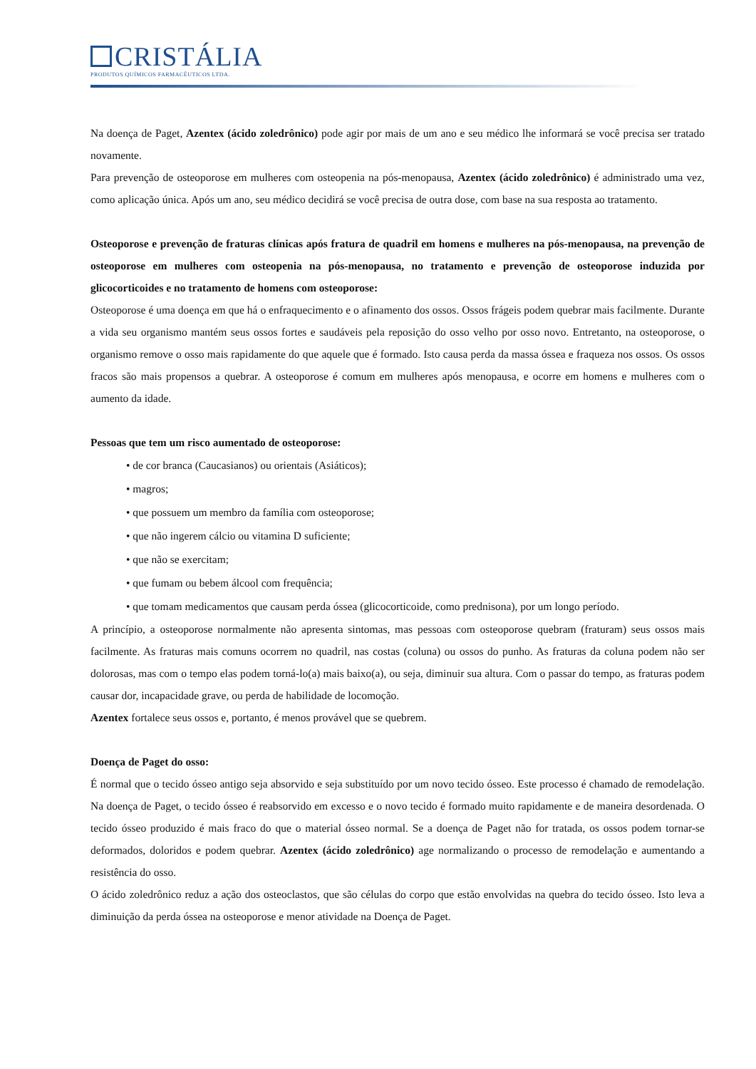CRISTÁLIA
PRODUTOS QUÍMICOS FARMACÊUTICOS LTDA.
Na doença de Paget, Azentex (ácido zoledrônico) pode agir por mais de um ano e seu médico lhe informará se você precisa ser tratado novamente.
Para prevenção de osteoporose em mulheres com osteopenia na pós-menopausa, Azentex (ácido zoledrônico) é administrado uma vez, como aplicação única. Após um ano, seu médico decidirá se você precisa de outra dose, com base na sua resposta ao tratamento.
Osteoporose e prevenção de fraturas clínicas após fratura de quadril em homens e mulheres na pós-menopausa, na prevenção de osteoporose em mulheres com osteopenia na pós-menopausa, no tratamento e prevenção de osteoporose induzida por glicocorticoides e no tratamento de homens com osteoporose:
Osteoporose é uma doença em que há o enfraquecimento e o afinamento dos ossos. Ossos frágeis podem quebrar mais facilmente. Durante a vida seu organismo mantém seus ossos fortes e saudáveis pela reposição do osso velho por osso novo. Entretanto, na osteoporose, o organismo remove o osso mais rapidamente do que aquele que é formado. Isto causa perda da massa óssea e fraqueza nos ossos. Os ossos fracos são mais propensos a quebrar. A osteoporose é comum em mulheres após menopausa, e ocorre em homens e mulheres com o aumento da idade.
Pessoas que tem um risco aumentado de osteoporose:
• de cor branca (Caucasianos) ou orientais (Asiáticos);
• magros;
• que possuem um membro da família com osteoporose;
• que não ingerem cálcio ou vitamina D suficiente;
• que não se exercitam;
• que fumam ou bebem álcool com frequência;
• que tomam medicamentos que causam perda óssea (glicocorticoide, como prednisona), por um longo período.
A princípio, a osteoporose normalmente não apresenta sintomas, mas pessoas com osteoporose quebram (fraturam) seus ossos mais facilmente. As fraturas mais comuns ocorrem no quadril, nas costas (coluna) ou ossos do punho. As fraturas da coluna podem não ser dolorosas, mas com o tempo elas podem torná-lo(a) mais baixo(a), ou seja, diminuir sua altura. Com o passar do tempo, as fraturas podem causar dor, incapacidade grave, ou perda de habilidade de locomoção.
Azentex fortalece seus ossos e, portanto, é menos provável que se quebrem.
Doença de Paget do osso:
É normal que o tecido ósseo antigo seja absorvido e seja substituído por um novo tecido ósseo. Este processo é chamado de remodelação. Na doença de Paget, o tecido ósseo é reabsorvido em excesso e o novo tecido é formado muito rapidamente e de maneira desordenada. O tecido ósseo produzido é mais fraco do que o material ósseo normal. Se a doença de Paget não for tratada, os ossos podem tornar-se deformados, doloridos e podem quebrar. Azentex (ácido zoledrônico) age normalizando o processo de remodelação e aumentando a resistência do osso.
O ácido zoledrônico reduz a ação dos osteoclastos, que são células do corpo que estão envolvidas na quebra do tecido ósseo. Isto leva a diminuição da perda óssea na osteoporose e menor atividade na Doença de Paget.